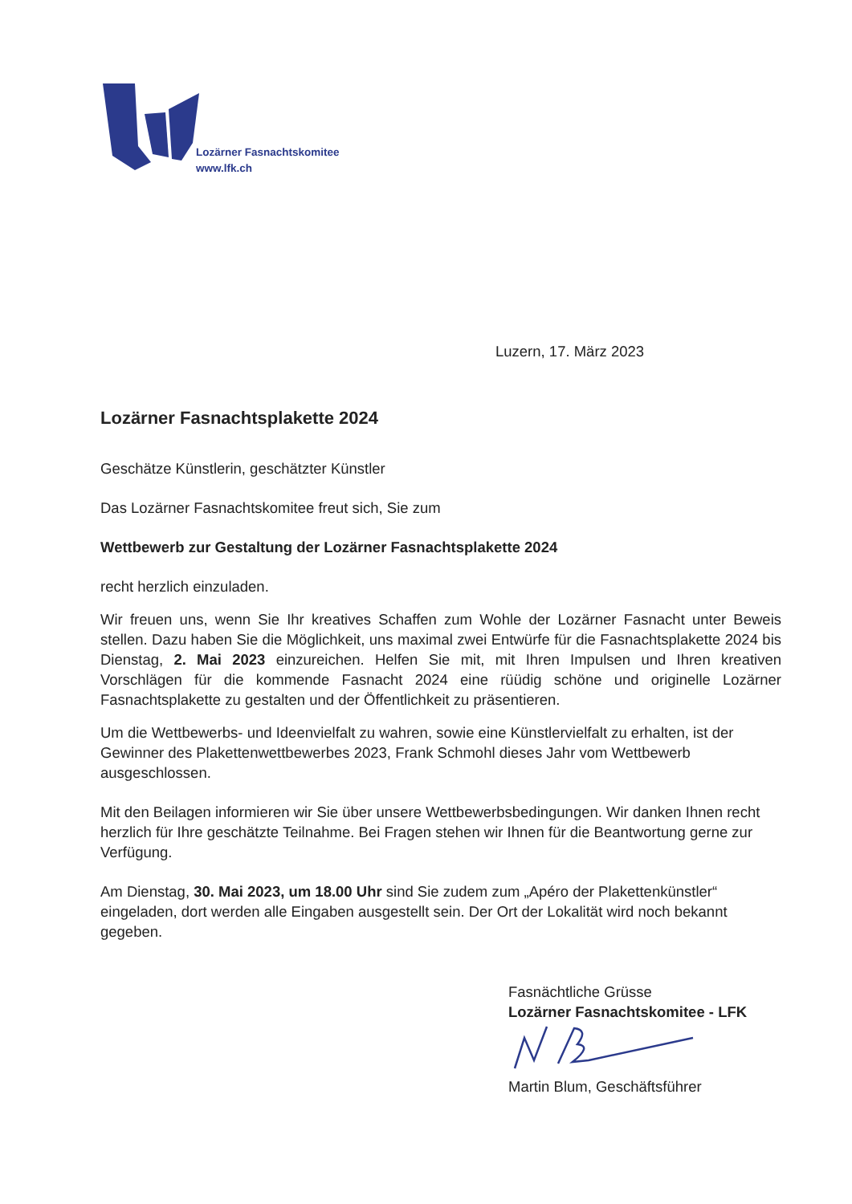Lozärner Fasnachtskomitee
www.lfk.ch
Luzern, 17. März 2023
Lozärner Fasnachtsplakette 2024
Geschätze Künstlerin, geschätzter Künstler
Das Lozärner Fasnachtskomitee freut sich, Sie zum
Wettbewerb zur Gestaltung der Lozärner Fasnachtsplakette 2024
recht herzlich einzuladen.
Wir freuen uns, wenn Sie Ihr kreatives Schaffen zum Wohle der Lozärner Fasnacht unter Beweis stellen. Dazu haben Sie die Möglichkeit, uns maximal zwei Entwürfe für die Fasnachtsplakette 2024 bis Dienstag, 2. Mai 2023 einzureichen. Helfen Sie mit, mit Ihren Impulsen und Ihren kreativen Vorschlägen für die kommende Fasnacht 2024 eine rüüdig schöne und originelle Lozärner Fasnachtsplakette zu gestalten und der Öffentlichkeit zu präsentieren.
Um die Wettbewerbs- und Ideenvielfalt zu wahren, sowie eine Künstlervielfalt zu erhalten, ist der Gewinner des Plakettenwettbewerbes 2023, Frank Schmohl dieses Jahr vom Wettbewerb ausgeschlossen.
Mit den Beilagen informieren wir Sie über unsere Wettbewerbsbedingungen. Wir danken Ihnen recht herzlich für Ihre geschätzte Teilnahme. Bei Fragen stehen wir Ihnen für die Beantwortung gerne zur Verfügung.
Am Dienstag, 30. Mai 2023, um 18.00 Uhr sind Sie zudem zum „Apéro der Plakettenkünstler“ eingeladen, dort werden alle Eingaben ausgestellt sein. Der Ort der Lokalität wird noch bekannt gegeben.
Fasnächtliche Grüsse
Lozärner Fasnachtskomitee - LFK
Martin Blum, Geschäftsführer